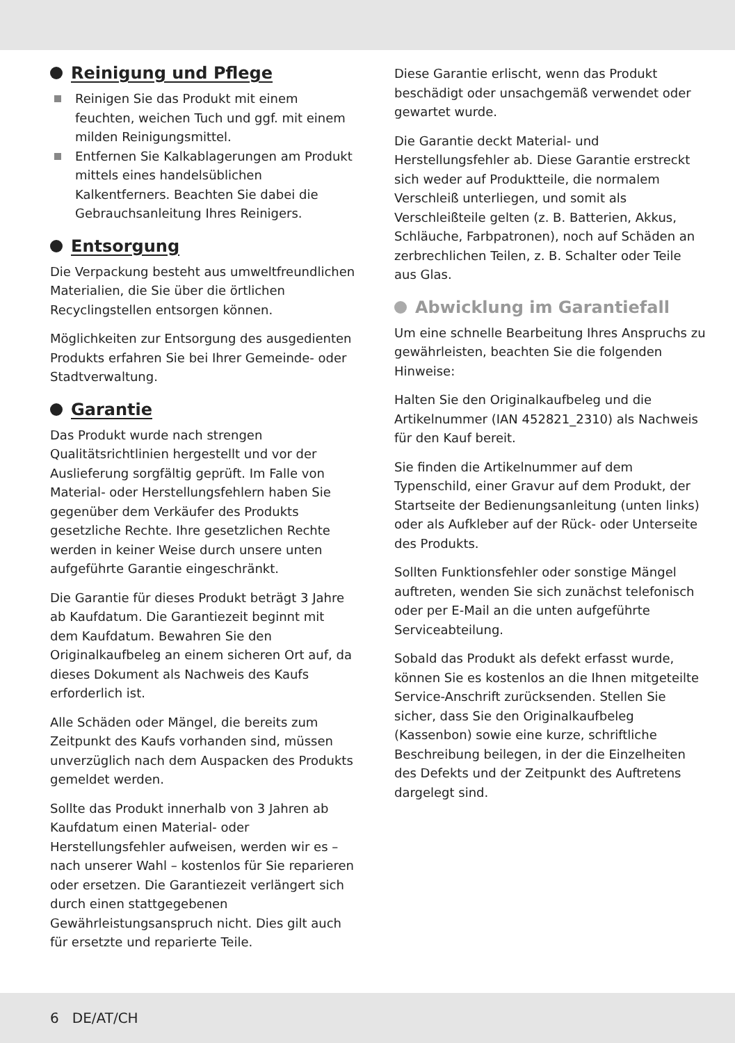Reinigung und Pflege
Reinigen Sie das Produkt mit einem feuchten, weichen Tuch und ggf. mit einem milden Reinigungsmittel.
Entfernen Sie Kalkablagerungen am Produkt mittels eines handelsüblichen Kalkentferners. Beachten Sie dabei die Gebrauchsanleitung Ihres Reinigers.
Entsorgung
Die Verpackung besteht aus umweltfreundlichen Materialien, die Sie über die örtlichen Recyclingstellen entsorgen können.
Möglichkeiten zur Entsorgung des ausgedienten Produkts erfahren Sie bei Ihrer Gemeinde- oder Stadtverwaltung.
Garantie
Das Produkt wurde nach strengen Qualitätsrichtlinien hergestellt und vor der Auslieferung sorgfältig geprüft. Im Falle von Material- oder Herstellungsfehlern haben Sie gegenüber dem Verkäufer des Produkts gesetzliche Rechte. Ihre gesetzlichen Rechte werden in keiner Weise durch unsere unten aufgeführte Garantie eingeschränkt.
Die Garantie für dieses Produkt beträgt 3 Jahre ab Kaufdatum. Die Garantiezeit beginnt mit dem Kaufdatum. Bewahren Sie den Originalkaufbeleg an einem sicheren Ort auf, da dieses Dokument als Nachweis des Kaufs erforderlich ist.
Alle Schäden oder Mängel, die bereits zum Zeitpunkt des Kaufs vorhanden sind, müssen unverzüglich nach dem Auspacken des Produkts gemeldet werden.
Sollte das Produkt innerhalb von 3 Jahren ab Kaufdatum einen Material- oder Herstellungsfehler aufweisen, werden wir es – nach unserer Wahl – kostenlos für Sie reparieren oder ersetzen. Die Garantiezeit verlängert sich durch einen stattgegebenen Gewährleistungsanspruch nicht. Dies gilt auch für ersetzte und reparierte Teile.
Diese Garantie erlischt, wenn das Produkt beschädigt oder unsachgemäß verwendet oder gewartet wurde.
Die Garantie deckt Material- und Herstellungsfehler ab. Diese Garantie erstreckt sich weder auf Produktteile, die normalem Verschleiß unterliegen, und somit als Verschleißteile gelten (z. B. Batterien, Akkus, Schläuche, Farbpatronen), noch auf Schäden an zerbrechlichen Teilen, z. B. Schalter oder Teile aus Glas.
Abwicklung im Garantiefall
Um eine schnelle Bearbeitung Ihres Anspruchs zu gewährleisten, beachten Sie die folgenden Hinweise:
Halten Sie den Originalkaufbeleg und die Artikelnummer (IAN 452821_2310) als Nachweis für den Kauf bereit.
Sie finden die Artikelnummer auf dem Typenschild, einer Gravur auf dem Produkt, der Startseite der Bedienungsanleitung (unten links) oder als Aufkleber auf der Rück- oder Unterseite des Produkts.
Sollten Funktionsfehler oder sonstige Mängel auftreten, wenden Sie sich zunächst telefonisch oder per E-Mail an die unten aufgeführte Serviceabteilung.
Sobald das Produkt als defekt erfasst wurde, können Sie es kostenlos an die Ihnen mitgeteilte Service-Anschrift zurücksenden. Stellen Sie sicher, dass Sie den Originalkaufbeleg (Kassenbon) sowie eine kurze, schriftliche Beschreibung beilegen, in der die Einzelheiten des Defekts und der Zeitpunkt des Auftretens dargelegt sind.
6 DE/AT/CH